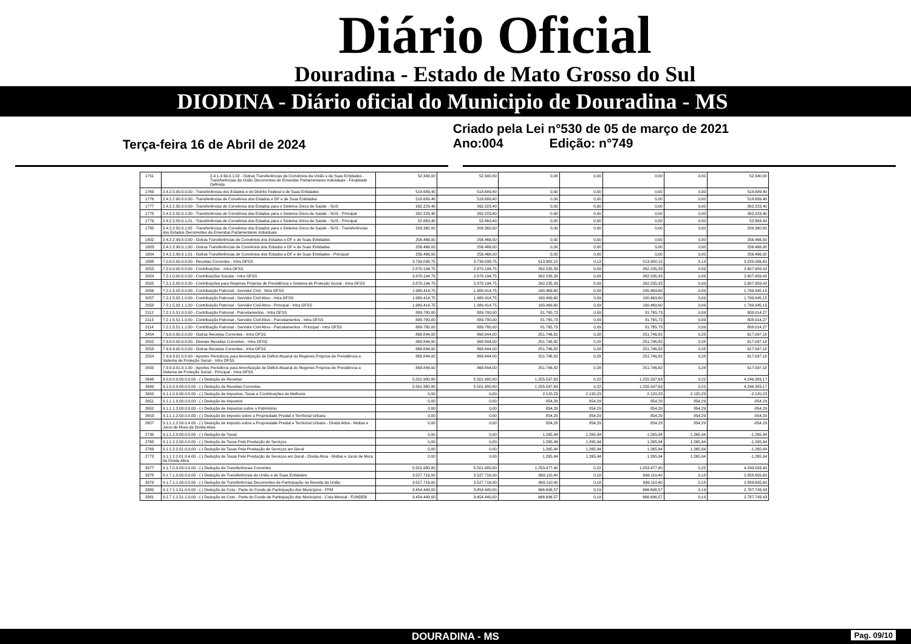Diário Oficial
Douradina - Estado de Mato Grosso do Sul
DIODINA - Diário oficial do Municipio de Douradina - MS
Terça-feira 16 de Abril de 2024
Criado pela Lei n°530 de 05 de março de 2021
Ano:004 Edição: n°749
| 1751 | 2.4.1.4.99.0.1.02 - Outras Transferências de Convênios da União e de Suas Entidades - Transferências da União Decorrentes de Emendas Parlamentares Individuais - Finalidade Definida | 52.340,00 | 52.340,00 | 0,00 | 0,00 | 0,00 | 0,00 | 52.340,00 |
| 1769 | 2.4.2.0.00.0.0.00 - Transferências dos Estados e do Distrito Federal e de Suas Entidades | 518.689,40 | 518.689,40 | 0,00 | 0,00 | 0,00 | 0,00 | 518.689,40 |
| 1776 | 2.4.2.2.00.0.0.00 - Transferências de Convênios dos Estados e DF e de Suas Entidades | 518.689,40 | 518.689,40 | 0,00 | 0,00 | 0,00 | 0,00 | 518.689,40 |
| 1777 | 2.4.2.2.50.0.0.00 - Transferências de Convênios dos Estados para o Sistema Único de Saúde - SUS | 262.223,40 | 262.223,40 | 0,00 | 0,00 | 0,00 | 0,00 | 262.223,40 |
| 1778 | 2.4.2.2.50.0.1.00 - Transferências de Convênios dos Estados para o Sistema Único de Saúde - SUS - Principal | 262.223,40 | 262.223,40 | 0,00 | 0,00 | 0,00 | 0,00 | 262.223,40 |
| 1779 | 2.4.2.2.50.0.1.01 - Transferências de Convênios dos Estados para o Sistema Único de Saúde - SUS - Principal | 52.863,40 | 52.863,40 | 0,00 | 0,00 | 0,00 | 0,00 | 52.863,40 |
| 1780 | 2.4.2.2.50.0.1.02 - Transferências de Convênios dos Estados para o Sistema Único de Saúde - SUS - Transferências dos Estados Decorrentes de Emendas Parlamentares Individuais | 209.360,00 | 209.360,00 | 0,00 | 0,00 | 0,00 | 0,00 | 209.360,00 |
| 1802 | 2.4.2.2.99.0.0.00 - Outras Transferências de Convênios dos Estados e DF e de Suas Entidades | 256.466,00 | 256.466,00 | 0,00 | 0,00 | 0,00 | 0,00 | 256.466,00 |
| 1803 | 2.4.2.2.99.0.1.00 - Outras Transferências de Convênios dos Estados e DF e de Suas Entidades | 256.466,00 | 256.466,00 | 0,00 | 0,00 | 0,00 | 0,00 | 256.466,00 |
| 1804 | 2.4.2.2.99.0.1.01 - Outras Transferências de Convênios dos Estados e DF e de Suas Entidades - Principal | 256.466,00 | 256.466,00 | 0,00 | 0,00 | 0,00 | 0,00 | 256.466,00 |
| 1888 | 7.0.0.0.00.0.0.00 - Receitas Correntes - Intra OFSS | 3.739.038,75 | 3.739.038,75 | 513.982,15 | 0,13 | 513.982,15 | 0,13 | 3.225.056,60 |
| 2053 | 7.2.0.0.00.0.0.00 - Contribuições - Intra OFSS | 2.870.194,75 | 2.870.194,75 | 262.235,33 | 0,09 | 262.235,33 | 0,09 | 2.607.959,42 |
| 2054 | 7.2.1.0.00.0.0.00 - Contribuições Sociais - Intra OFSS | 2.870.194,75 | 2.870.194,75 | 262.235,33 | 0,09 | 262.235,33 | 0,09 | 2.607.959,42 |
| 2055 | 7.2.1.5.00.0.0.00 - Contribuições para Regimes Próprios de Previdência e Sistema de Proteção Social - Intra OFSS | 2.870.194,75 | 2.870.194,75 | 262.235,33 | 0,09 | 262.235,33 | 0,09 | 2.607.959,42 |
| 2056 | 7.2.1.5.02.0.0.00 - Contribuição Patronal - Servidor Civil - Intra OFSS | 1.980.414,75 | 1.980.414,75 | 180.469,60 | 0,09 | 180.469,60 | 0,09 | 1.799.945,15 |
| 2057 | 7.2.1.5.02.1.0.00 - Contribuição Patronal - Servidor Civil Ativo - Intra OFSS | 1.980.414,75 | 1.980.414,75 | 180.469,60 | 0,09 | 180.469,60 | 0,09 | 1.799.945,15 |
| 2058 | 7.2.1.5.02.1.1.00 - Contribuição Patronal - Servidor Civil Ativo - Principal - Intra OFSS | 1.980.414,75 | 1.980.414,75 | 180.469,60 | 0,09 | 180.469,60 | 0,09 | 1.799.945,15 |
| 2112 | 7.2.1.5.51.0.0.00 - Contribuição Patronal - Parcelamentos - Intra OFSS | 889.780,00 | 889.780,00 | 81.765,73 | 0,09 | 81.765,73 | 0,09 | 808.014,27 |
| 2113 | 7.2.1.5.51.1.0.00 - Contribuição Patronal - Servidor Civil Ativo - Parcelamentos - Intra OFSS | 889.780,00 | 889.780,00 | 81.765,73 | 0,09 | 81.765,73 | 0,09 | 808.014,27 |
| 2114 | 7.2.1.5.51.1.1.00 - Contribuição Patronal - Servidor Civil Ativo - Parcelamentos - Principal - Intra OFSS | 889.780,00 | 889.780,00 | 81.765,73 | 0,09 | 81.765,73 | 0,09 | 808.014,27 |
| 2454 | 7.9.0.0.00.0.0.00 - Outras Receitas Correntes - Intra OFSS | 868.844,00 | 868.844,00 | 251.746,82 | 0,28 | 251.746,82 | 0,28 | 617.097,18 |
| 2552 | 7.9.9.0.00.0.0.00 - Demais Receitas Correntes - Intra OFSS | 868.844,00 | 868.844,00 | 251.746,82 | 0,28 | 251.746,82 | 0,28 | 617.097,18 |
| 2553 | 7.9.9.9.00.0.0.00 - Outras Receitas Correntes - Intra OFSS | 868.844,00 | 868.844,00 | 251.746,82 | 0,28 | 251.746,82 | 0,28 | 617.097,18 |
| 2554 | 7.9.9.9.01.0.0.00 - Aportes Periódicos para Amortização de Déficit Atuarial do Regimes Próprios de Previdência e Sistema de Proteção Social - Intra OFSS | 868.844,00 | 868.844,00 | 251.746,82 | 0,28 | 251.746,82 | 0,28 | 617.097,18 |
| 2555 | 7.9.9.9.01.0.1.00 - Aportes Periódicos para Amortização de Déficit Atuarial do Regimes Próprios de Previdência e Sistema de Proteção Social - Principal - Intra OFSS | 868.844,00 | 868.844,00 | 251.746,82 | 0,28 | 251.746,82 | 0,28 | 617.097,18 |
| 2648 | 9.0.0.0.0.00.0.0.00 - (-) Dedução de Receitas | 5.501.980,80 | 5.501.980,80 | 1.255.597,63 | 0,22 | 1.255.597,63 | 0,22 | 4.246.383,17 |
| 2649 | 9.1.0.0.0.00.0.0.00 - (-) Dedução de Receitas Correntes | 5.501.980,80 | 5.501.980,80 | 1.255.597,63 | 0,22 | 1.255.597,63 | 0,22 | 4.246.383,17 |
| 2650 | 9.1.1.0.0.00.0.0.00 - (-) Dedução de Impostos, Taxas e Contribuições de Melhoria | 0,00 | 0,00 | 2.120,23 | 2.120,23 | 2.120,23 | 2.120,23 | -2.120,23 |
| 2651 | 9.1.1.1.0.00.0.0.00 - (-) Dedução de Impostos | 0,00 | 0,00 | 854,29 | 854,29 | 854,29 | 854,29 | -854,29 |
| 2652 | 9.1.1.1.2.00.0.0.00 - (-) Dedução de Impostos sobre o Patrimônio | 0,00 | 0,00 | 854,29 | 854,29 | 854,29 | 854,29 | -854,29 |
| 2653 | 9.1.1.1.2.50.0.0.00 - (-) Dedução de Imposto sobre a Propriedade Predial e Territorial Urbana | 0,00 | 0,00 | 854,29 | 854,29 | 854,29 | 854,29 | -854,29 |
| 2657 | 9.1.1.1.2.50.0.4.00 - (-) Dedução de Imposto sobre a Propriedade Predial e Territorial Urbana - Dívida Ativa - Multas e Juros de Mora da Dívida Ativa | 0,00 | 0,00 | 854,29 | 854,29 | 854,29 | 854,29 | -854,29 |
| 2730 | 9.1.1.2.0.00.0.0.00 - (-) Dedução de Taxas | 0,00 | 0,00 | 1.265,94 | 1.265,94 | 1.265,94 | 1.265,94 | -1.265,94 |
| 2768 | 9.1.1.2.2.00.0.0.00 - (-) Dedução de Taxas Pela Prestação de Serviços | 0,00 | 0,00 | 1.265,94 | 1.265,94 | 1.265,94 | 1.265,94 | -1.265,94 |
| 2769 | 9.1.1.2.2.01.0.0.00 - (-) Dedução de Taxas Pela Prestação de Serviços em Geral | 0,00 | 0,00 | 1.265,94 | 1.265,94 | 1.265,94 | 1.265,94 | -1.265,94 |
| 2773 | 9.1.1.2.2.01.0.4.00 - (-) Dedução de Taxas Pela Prestação de Serviços em Geral - Dívida Ativa - Multas e Juros de Mora da Dívida Ativa | 0,00 | 0,00 | 1.265,94 | 1.265,94 | 1.265,94 | 1.265,94 | -1.265,94 |
| 3377 | 9.1.7.0.0.00.0.0.00 - (-) Dedução de Transferências Correntes | 5.501.980,80 | 5.501.980,80 | 1.253.477,40 | 0,22 | 1.253.477,40 | 0,22 | 4.248.503,40 |
| 3378 | 9.1.7.1.0.00.0.0.00 - (-) Dedução de Transferências da União e de Suas Entidades | 3.527.716,00 | 3.527.716,00 | 669.110,40 | 0,18 | 669.110,40 | 0,18 | 2.858.605,60 |
| 3379 | 9.1.7.1.1.00.0.0.00 - (-) Dedução de Transferências Decorrentes de Participação na Receita da União | 3.527.716,00 | 3.527.716,00 | 669.110,40 | 0,18 | 669.110,40 | 0,18 | 2.858.605,60 |
| 3380 | 9.1.7.1.1.51.0.0.00 - (-) Dedução de Cota - Parte do Fundo de Participação dos Municípios - FPM | 3.454.440,00 | 3.454.440,00 | 666.696,57 | 0,19 | 666.696,57 | 0,19 | 2.787.743,43 |
| 3381 | 9.1.7.1.1.51.1.0.00 - (-) Dedução de Cota - Parte do Fundo de Participação dos Municípios - Cota Mensal - FUNDEB | 3.454.440,00 | 3.454.440,00 | 666.696,57 | 0,19 | 666.696,57 | 0,19 | 2.787.743,43 |
DOURADINA - MS Pag. 09/10